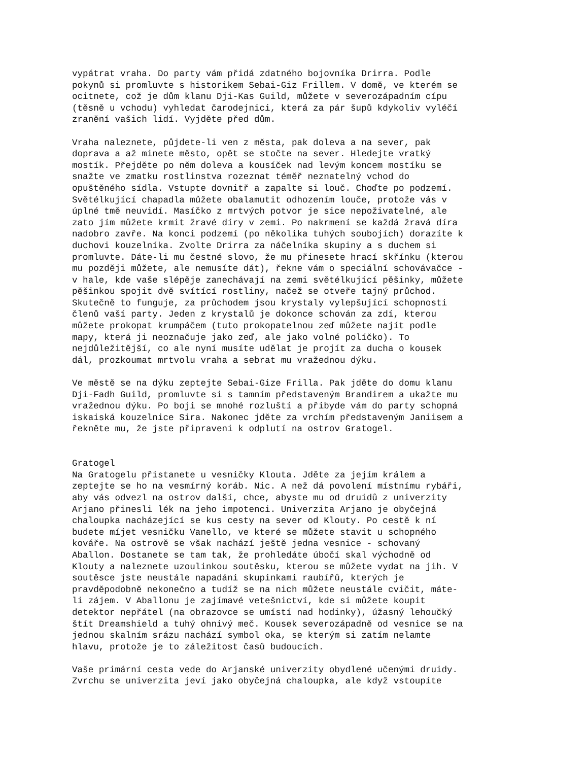vypátrat vraha. Do party vám přidá zdatného bojovníka Drirra. Podle pokynů si promluvte s historikem Sebai-Giz Frillem. V domě, ve kterém se ocitnete, což je dům klanu Dji-Kas Guild, můžete v severozápadním cípu (těsně u vchodu) vyhledat čarodejnici, která za pár šupů kdykoliv vyléčí zranění vašich lidí. Vyjděte před dům. Vraha naleznete, půjdete-li ven z města, pak doleva a na sever, pak doprava a až minete město, opět se stočte na sever. Hledejte vratký mostík. Přejděte po něm doleva a kousíček nad levým koncem mostíku se snažte ve zmatku rostlinstva rozeznat téměř neznatelný vchod do opuštěného sídla. Vstupte dovnitř a zapalte si louč. Choďte po podzemí. Světélkující chapadla můžete obalamutit odhozením louče, protože vás v úplné tmě neuvidí. Masíčko z mrtvých potvor je sice nepoživatelné, ale zato jím můžete krmit žravé díry v zemi. Po nakrmení se každá žravá díra nadobro zavře. Na konci podzemí (po několika tuhých soubojích) dorazíte k duchovi kouzelníka. Zvolte Drirra za náčelníka skupiny a s duchem si promluvte. Dáte-li mu čestné slovo, že mu přinesete hrací skřínku (kterou mu později můžete, ale nemusíte dát), řekne vám o speciální schovávačce - v hale, kde vaše slépěje zanechávají na zemi světélkující pěšinky, můžete pěšinkou spojit dvě svítící rostliny, načež se otveře tajný průchod. Skutečně to funguje, za průchodem jsou krystaly vylepšující schopnosti členů vaší party. Jeden z krystalů je dokonce schován za zdí, kterou můžete prokopat krumpáčem (tuto prokopatelnou zeď můžete najít podle mapy, která ji neoznačuje jako zeď, ale jako volné políčko). To nejdůležitější, co ale nyní musíte udělat je projít za ducha o kousek dál, prozkoumat mrtvolu vraha a sebrat mu vražednou dýku. Ve městě se na dýku zeptejte Sebai-Gize Frilla. Pak jděte do domu klanu Dji-Fadh Guild, promluvte si s tamním představeným Brandirem a ukažte mu vražednou dýku. Po boji se mnohé rozluští a přibyde vám do party schopná iskaiská kouzelnice Sira. Nakonec jděte za vrchím představeným Janiisem a řekněte mu, že jste připraveni k odplutí na ostrov Gratogel. Gratogel Na Gratogelu přistanete u vesničky Klouta. Jděte za jejím králem a zeptejte se ho na vesmírný koráb. Nic. A než dá povolení místnímu rybáři, aby vás odvezl na ostrov další, chce, abyste mu od druidů z univerzity Arjano přinesli lék na jeho impotenci. Univerzita Arjano je obyčejná chaloupka nacházející se kus cesty na sever od Klouty. Po cestě k ní budete míjet vesničku Vanello, ve které se můžete stavit u schopného kováře. Na ostrově se však nachází ještě jedna vesnice - schovaný Aballon. Dostanete se tam tak, že prohledáte úbočí skal východně od Klouty a naleznete uzoulinkou soutěsku, kterou se můžete vydat na jih. V soutěsce jste neustále napadáni skupinkami raubířů, kterých je pravděpodobně nekonečno a tudíž se na nich můžete neustále cvičit, máte- li zájem. V Aballonu je zajímavé vetešnictví, kde si můžete koupit detektor nepřátel (na obrazovce se umístí nad hodinky), úžasný lehoučký štít Dreamshield a tuhý ohnivý meč. Kousek severozápadně od vesnice se na jednou skalním srázu nachází symbol oka, se kterým si zatím nelamte hlavu, protože je to záležitost časů budoucích. Vaše primární cesta vede do Arjanské univerzity obydlené učenými druidy. Zvrchu se univerzita jeví jako obyčejná chaloupka, ale když vstoupíte